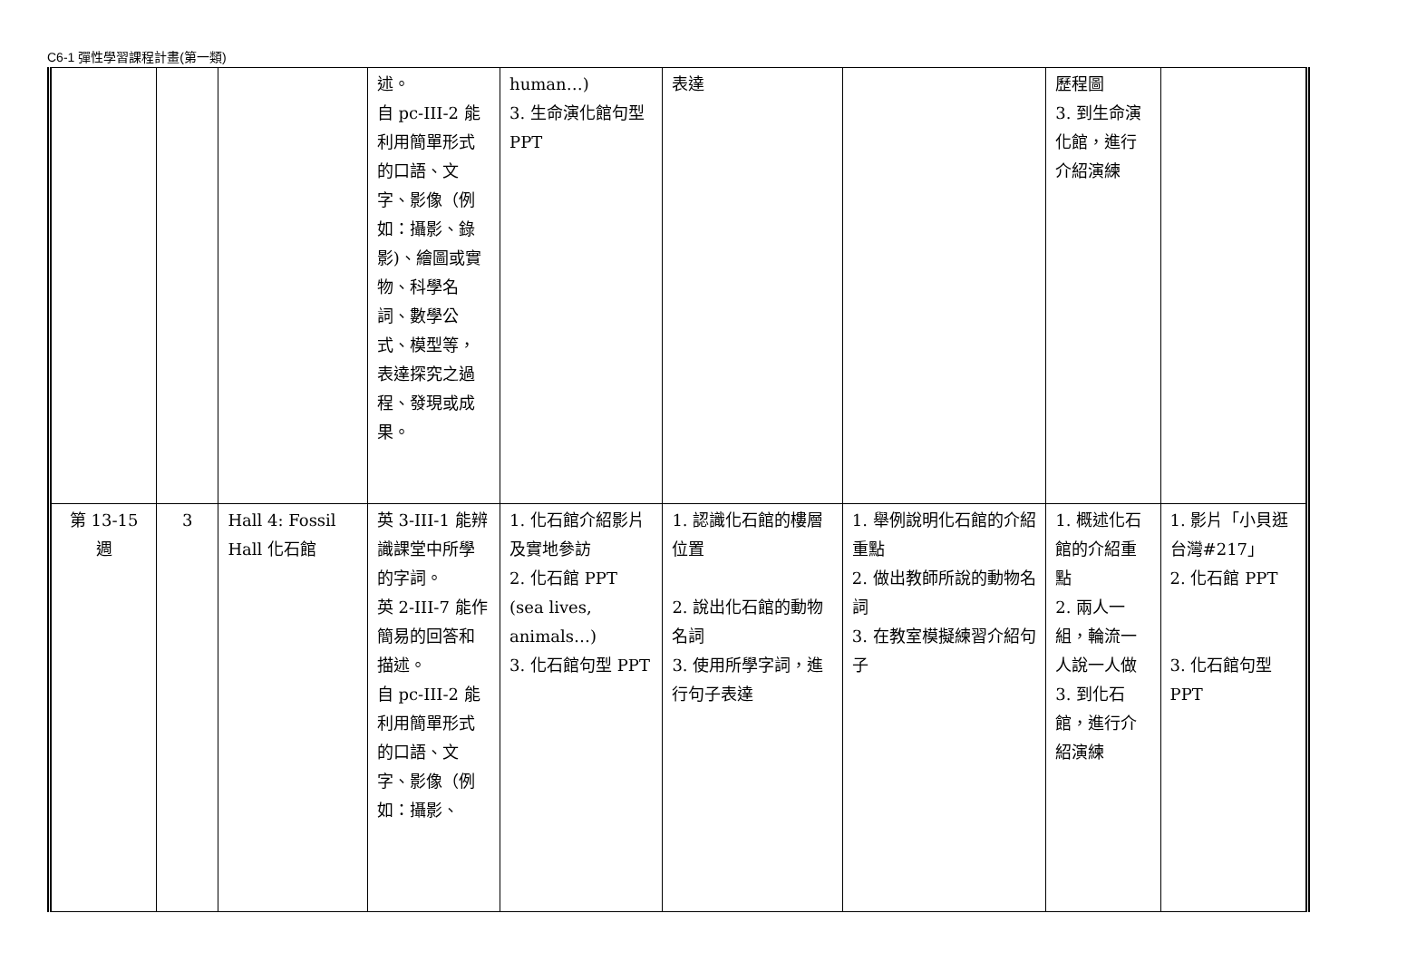C6-1 彈性學習課程計畫(第一類)
| | | | 述。 自 pc-III-2 能利用簡單形式的口語、文字、影像（例如：攝影、錄影)、繪圖或實物、科學名詞、數學公式、模型等，表達探究之過程、發現或成果。 | human…) 3. 生命演化館句型 PPT | 表達 | | 歷程圖 3. 到生命演化館，進行介紹演練 | |
| 第 13-15 週 | 3 | Hall 4: Fossil Hall 化石館 | 英 3-III-1 能辨識課堂中所學的字詞。 英 2-III-7 能作簡易的回答和描述。 自 pc-III-2 能利用簡單形式的口語、文字、影像（例如：攝影、 | 1. 化石館介紹影片及實地參訪 2. 化石館 PPT (sea lives, animals…) 3. 化石館句型 PPT | 1. 認識化石館的樓層位置 2. 說出化石館的動物名詞 3. 使用所學字詞，進行句子表達 | 1. 舉例說明化石館的介紹重點 2. 做出教師所說的動物名詞 3. 在教室模擬練習介紹句子 | 1. 概述化石館的介紹重點 2. 兩人一組，輪流一人說一人做 3. 到化石館，進行介紹演練 | 1. 影片「小貝逛台灣#217」 2. 化石館 PPT 3. 化石館句型 PPT |